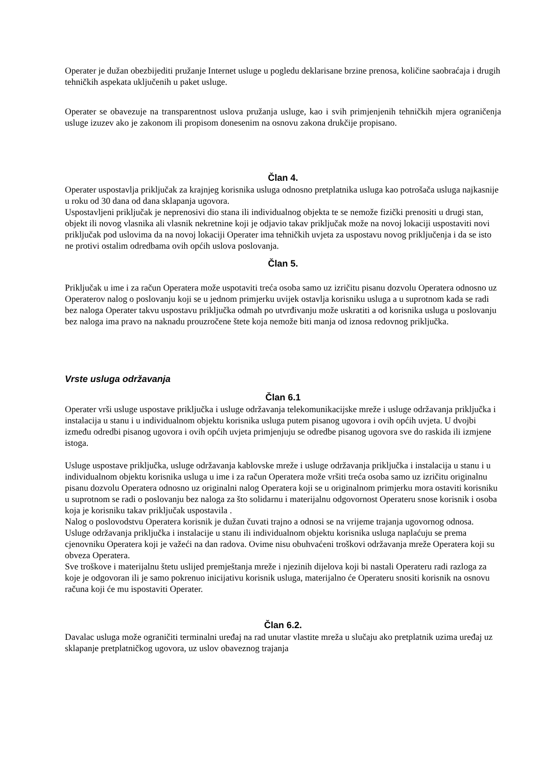Operater je dužan obezbijediti pružanje Internet usluge u pogledu deklarisane brzine prenosa, količine saobraćaja i drugih tehničkih aspekata uključenih u paket usluge.
Operater se obavezuje na transparentnost uslova pružanja usluge, kao i svih primjenjenih tehničkih mjera ograničenja usluge izuzev ako je zakonom ili propisom donesenim na osnovu zakona drukčije propisano.
Član 4.
Operater uspostavlja priključak za krajnjeg korisnika usluga odnosno pretplatnika usluga kao potrošača usluga najkasnije u roku od 30 dana od dana sklapanja ugovora.
Uspostavljeni priključak je neprenosivi dio stana ili individualnog objekta te se nemože fizički prenositi u drugi stan, objekt ili novog vlasnika ali vlasnik nekretnine koji je odjavio takav priključak može na novoj lokaciji uspostaviti novi priključak pod uslovima da na novoj lokaciji Operater ima tehničkih uvjeta za uspostavu novog priključenja i da se isto ne protivi ostalim odredbama ovih općih uslova poslovanja.
Član 5.
Priključak u ime i za račun Operatera može uspotaviti treća osoba samo uz izričitu pisanu dozvolu Operatera odnosno uz Operaterov nalog o poslovanju koji se u jednom primjerku uvijek ostavlja korisniku usluga a u suprotnom kada se radi bez naloga Operater takvu uspostavu priključka odmah po utvrđivanju može uskratiti a od korisnika usluga u poslovanju bez naloga ima pravo na naknadu prouzročene štete koja nemože biti manja od iznosa redovnog priključka.
Vrste usluga održavanja
Član 6.1
Operater vrši usluge uspostave priključka i usluge održavanja telekomunikacijske mreže i usluge održavanja priključka i instalacija u stanu i u individualnom objektu korisnika usluga putem pisanog ugovora i ovih općih uvjeta. U dvojbi između odredbi pisanog ugovora i ovih općih uvjeta primjenjuju se odredbe pisanog ugovora sve do raskida ili izmjene istoga.
Usluge uspostave priključka, usluge održavanja kablovske mreže i usluge održavanja priključka i instalacija u stanu i u individualnom objektu korisnika usluga u ime i za račun Operatera može vršiti treća osoba samo uz izričitu originalnu pisanu dozvolu Operatera odnosno uz originalni nalog Operatera koji se u originalnom primjerku mora ostaviti korisniku u suprotnom se radi o poslovanju bez naloga za što solidarnu i materijalnu odgovornost Operateru snose korisnik i osoba koja je korisniku takav priključak uspostavila .
Nalog o poslovodstvu Operatera korisnik je dužan čuvati trajno a odnosi se na vrijeme trajanja ugovornog odnosa.
Usluge održavanja priključka i instalacije u stanu ili individualnom objektu korisnika usluga naplaćuju se prema cjenovniku Operatera koji je važeći na dan radova. Ovime nisu obuhvaćeni troškovi održavanja mreže Operatera koji su obveza Operatera.
Sve troškove i materijalnu štetu uslijed premještanja mreže i njezinih dijelova koji bi nastali Operateru radi razloga za koje je odgovoran ili je samo pokrenuo inicijativu korisnik usluga, materijalno će Operateru snositi korisnik na osnovu računa koji će mu ispostaviti Operater.
Član 6.2.
Davalac usluga može ograničiti terminalni uređaj na rad unutar vlastite mreža u slučaju ako pretplatnik uzima uređaj uz sklapanje pretplatničkog ugovora, uz uslov obaveznog trajanja